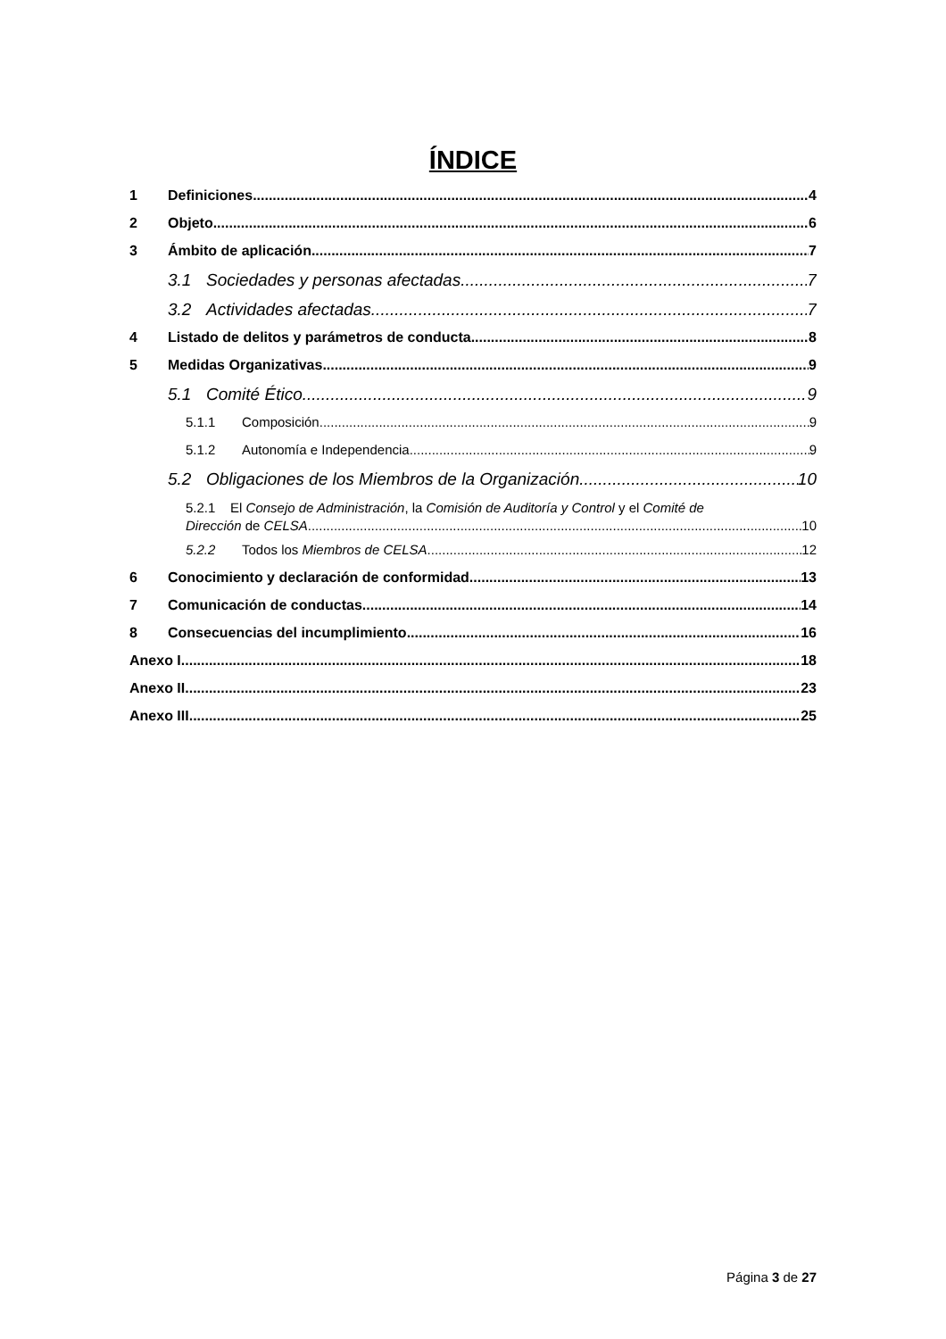ÍNDICE
1 Definiciones 4
2 Objeto 6
3 Ámbito de aplicación 7
3.1 Sociedades y personas afectadas 7
3.2 Actividades afectadas 7
4 Listado de delitos y parámetros de conducta 8
5 Medidas Organizativas 9
5.1 Comité Ético 9
5.1.1 Composición 9
5.1.2 Autonomía e Independencia 9
5.2 Obligaciones de los Miembros de la Organización 10
5.2.1 El Consejo de Administración, la Comisión de Auditoría y Control y el Comité de
Dirección de CELSA 10
5.2.2 Todos los Miembros de CELSA 12
6 Conocimiento y declaración de conformidad 13
7 Comunicación de conductas 14
8 Consecuencias del incumplimiento 16
Anexo I 18
Anexo II 23
Anexo III 25
Página 3 de 27